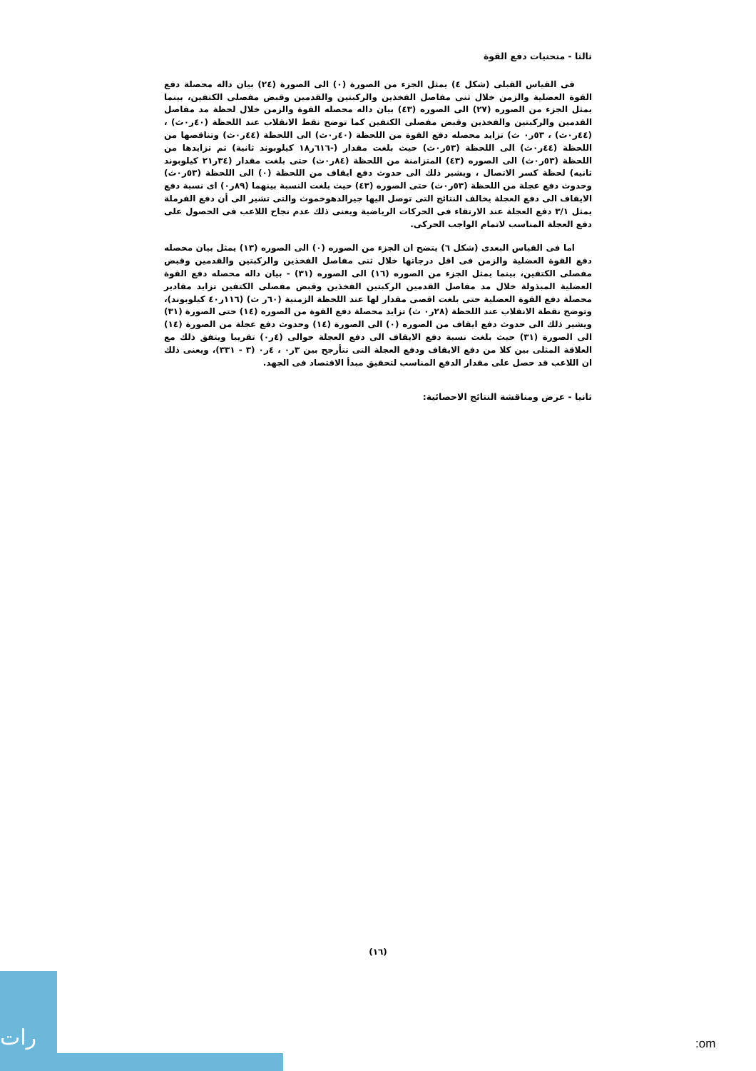ثالثا - منحنيات دفع القوة
فى القياس القبلى (شكل ٤) يمثل الجزء من الصورة (٠) الى الصورة (٢٤) بيان داله محصلة دفع القوة العضلية والزمن خلال ثنى مفاصل الفخذين والركبتين والقدمين وقبض مفصلى الكتفين، بينما يمثل الجزء من الصوره (٢٧) الى الصوره (٤٣) بيان داله محصله القوة والزمن خلال لحظة مد مفاصل القدمين والركبتين والفخذين وقبض مفصلى الكتفين كما توضح نقط الانقلاب عند اللحظة (٤٠ر٠ث) ، (٤٤ر٠ث) ، ٥٣ر٠ ث) تزايد محصله دفع القوة من اللحظة (٤٠ر٠ث) الى اللحظة (٤٤ر٠ث) وتناقصها من اللحظة (٤٤ر٠ث) الى اللحظة (٥٣ر٠ث) حيث بلغت مقدار (-٦١٦ر١٨ كيلوبوند ثانية) ثم تزايدها من اللحظة (٥٣ر٠ث) الى الصوره (٤٣) المتزامنة من اللحظة (٨٤ر٠ث) حتى بلغت مقدار (٣٤ر٢١ كيلوبوند ثانيه) لحظة كسر الاتصال ، ويشير ذلك الى حدوث دفع ايقاف من اللحظة (٠) الى اللحظة (٥٣ر٠ث) وحدوث دفع عجلة من اللحظة (٥٣ر٠ث) حتى الصوره (٤٣) حيث بلغت النسبة بينهما (٨٩ر٠) اى نسبة دفع الايقاف الى دفع العجلة يخالف النتائج التى توصل اليها جيرالدهوخموث والتى تشير الى أن دفع الفرملة يمثل ٣/١ دفع العجلة عند الارتقاء فى الحركات الرياضية ويعنى ذلك عدم نجاح اللاعب فى الحصول على دفع العجلة المناسب لاتمام الواجب الحركى.
اما فى القياس البعدى (شكل ٦) يتضح ان الجزء من الصوره (٠) الى الصوره (١٣) يمثل بيان محصله دفع القوة العضلية والزمن فى اقل درجاتها خلال ثنى مفاصل الفخذين والركبتين والقدمين وقبض مفصلى الكتفين، بينما يمثل الجزء من الصوره (١٦) الى الصوره (٣١) - بيان داله محصله دفع القوة العضلية المبذولة خلال مد مفاصل القدمين الركبتين الفخذين وقبض مفصلى الكتفين تزايد مقادير محصلة دفع القوة العضلية حتى بلغت اقصى مقدار لها عند اللحظة الزمنية (٦٠ر ث) (١١٦ر٤٠ كيلوبوند)، وتوضح نقطة الانقلاب عند اللحظة (٢٨ر٠ ث) تزايد محصلة دفع القوة من الصوره (١٤) حتى الصورة (٣١) ويشير ذلك الى حدوث دفع ايقاف من الصوره (٠) الى الصورة (١٤) وحدوث دفع عجلة من الصورة (١٤) الى الصورة (٣١) حيث بلغت نسبة دفع الايقاف الى دفع العجلة حوالى (٤ر٠) تقريبا ويتفق ذلك مع العلاقة المثلى بين كلا من دفع الايقاف ودفع العجلة التى تتأرجح بين ٣ر٠ ، ٤ر٠ (٣ - ٣٣١)، ويعنى ذلك ان اللاعب قد حصل على مقدار الدفع المناسب لتحقيق مبدأ الاقتصاد فى الجهد.
ثانيا - عرض ومناقشة النتائج الاحصائية:
(١٦)
رات
:om